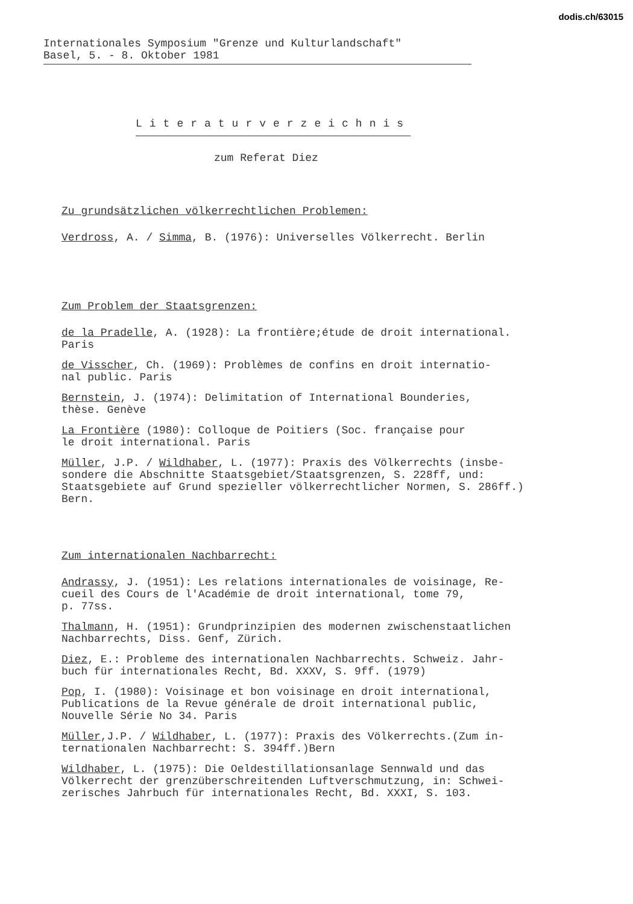dodis.ch/63015
Internationales Symposium "Grenze und Kulturlandschaft"
Basel, 5. - 8. Oktober 1981
Literaturverzeichnis
zum Referat Diez
Zu grundsätzlichen völkerrechtlichen Problemen:
Verdross, A. / Simma, B. (1976): Universelles Völkerrecht. Berlin
Zum Problem der Staatsgrenzen:
de la Pradelle, A. (1928): La frontière;étude de droit international.
Paris
de Visscher, Ch. (1969): Problèmes de confins en droit internatio-
nal public. Paris
Bernstein, J. (1974): Delimitation of International Bounderies,
thèse. Genève
La Frontière (1980): Colloque de Poitiers (Soc. française pour
le droit international. Paris
Müller, J.P. / Wildhaber, L. (1977): Praxis des Völkerrechts (insbe-
sondere die Abschnitte Staatsgebiet/Staatsgrenzen, S. 228ff, und:
Staatsgebiete auf Grund spezieller völkerrechtlicher Normen, S. 286ff.)
Bern.
Zum internationalen Nachbarrecht:
Andrassy, J. (1951): Les relations internationales de voisinage, Re-
cueil des Cours de l'Académie de droit international, tome 79,
p. 77ss.
Thalmann, H. (1951): Grundprinzipien des modernen zwischenstaatlichen
Nachbarrechts, Diss. Genf, Zürich.
Diez, E.: Probleme des internationalen Nachbarrechts. Schweiz. Jahr-
buch für internationales Recht, Bd. XXXV, S. 9ff. (1979)
Pop, I. (1980): Voisinage et bon voisinage en droit international,
Publications de la Revue générale de droit international public,
Nouvelle Série No 34. Paris
Müller,J.P. / Wildhaber, L. (1977): Praxis des Völkerrechts.(Zum in-
ternationalen Nachbarrecht: S. 394ff.)Bern
Wildhaber, L. (1975): Die Oeldestillationsanlage Sennwald und das
Völkerrecht der grenzüberschreitenden Luftverschmutzung, in: Schwei-
zerisches Jahrbuch für internationales Recht, Bd. XXXI, S. 103.